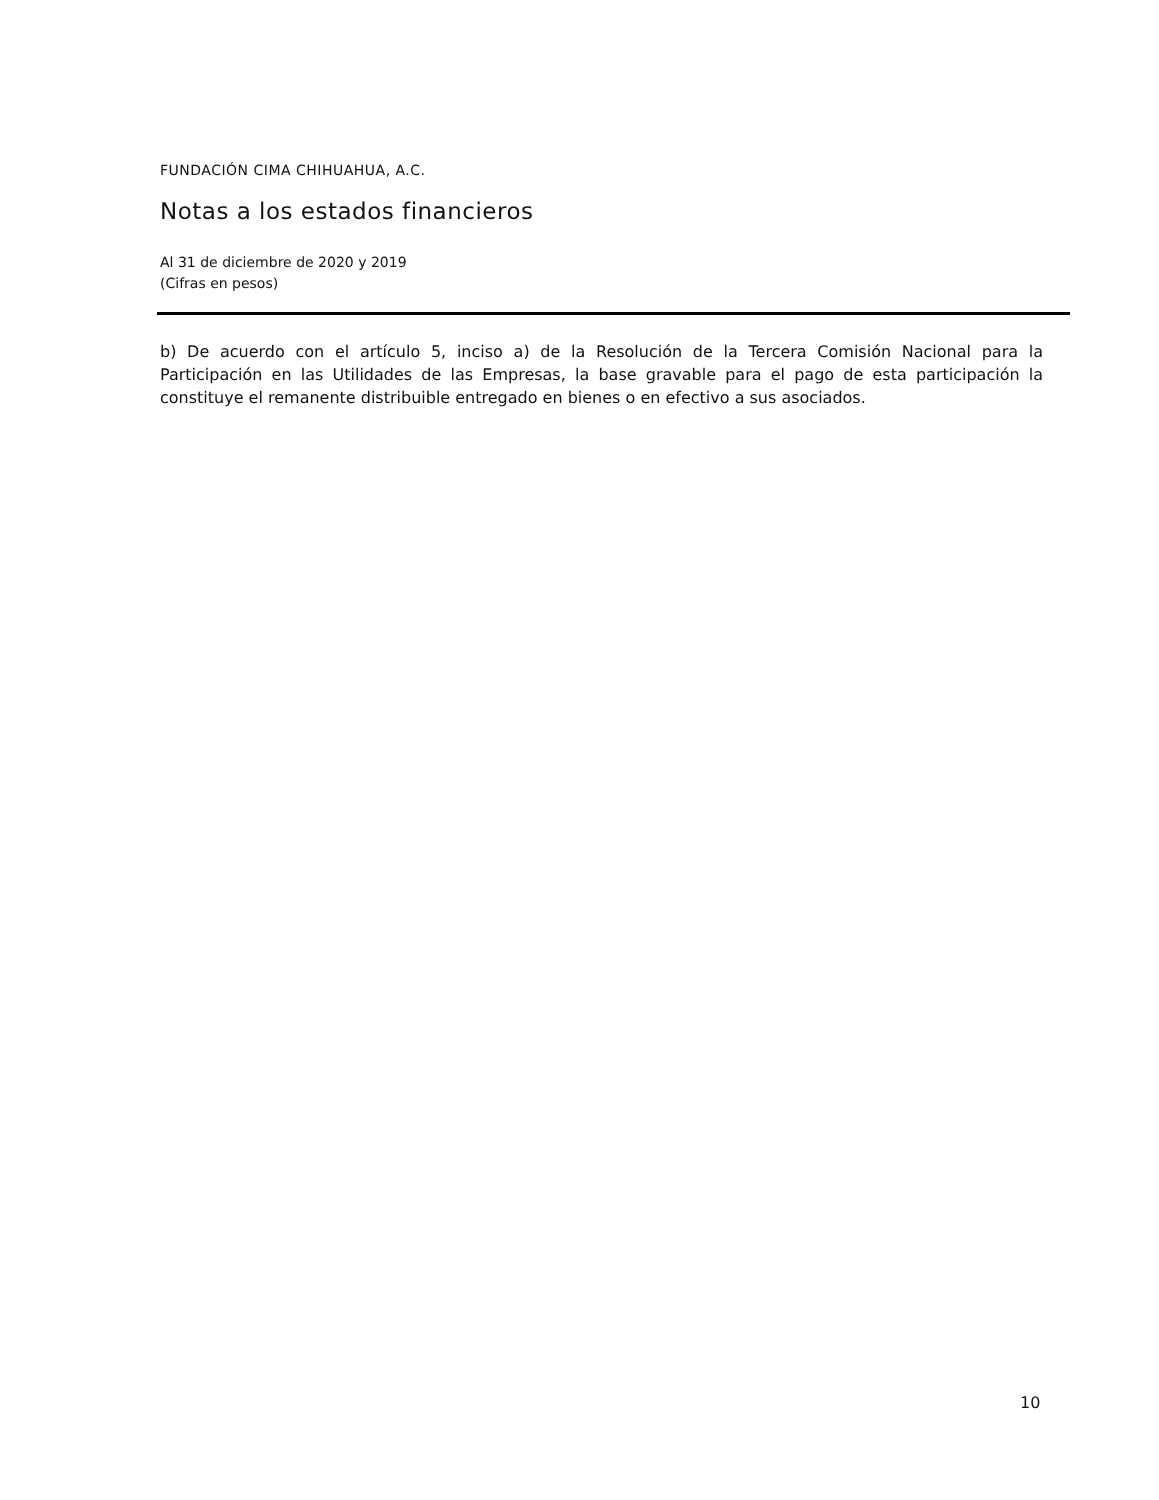FUNDACIÓN CIMA CHIHUAHUA, A.C.
Notas a los estados financieros
Al 31 de diciembre de 2020 y 2019
(Cifras en pesos)
b) De acuerdo con el artículo 5, inciso a) de la Resolución de la Tercera Comisión Nacional para la Participación en las Utilidades de las Empresas, la base gravable para el pago de esta participación la constituye el remanente distribuible entregado en bienes o en efectivo a sus asociados.
10